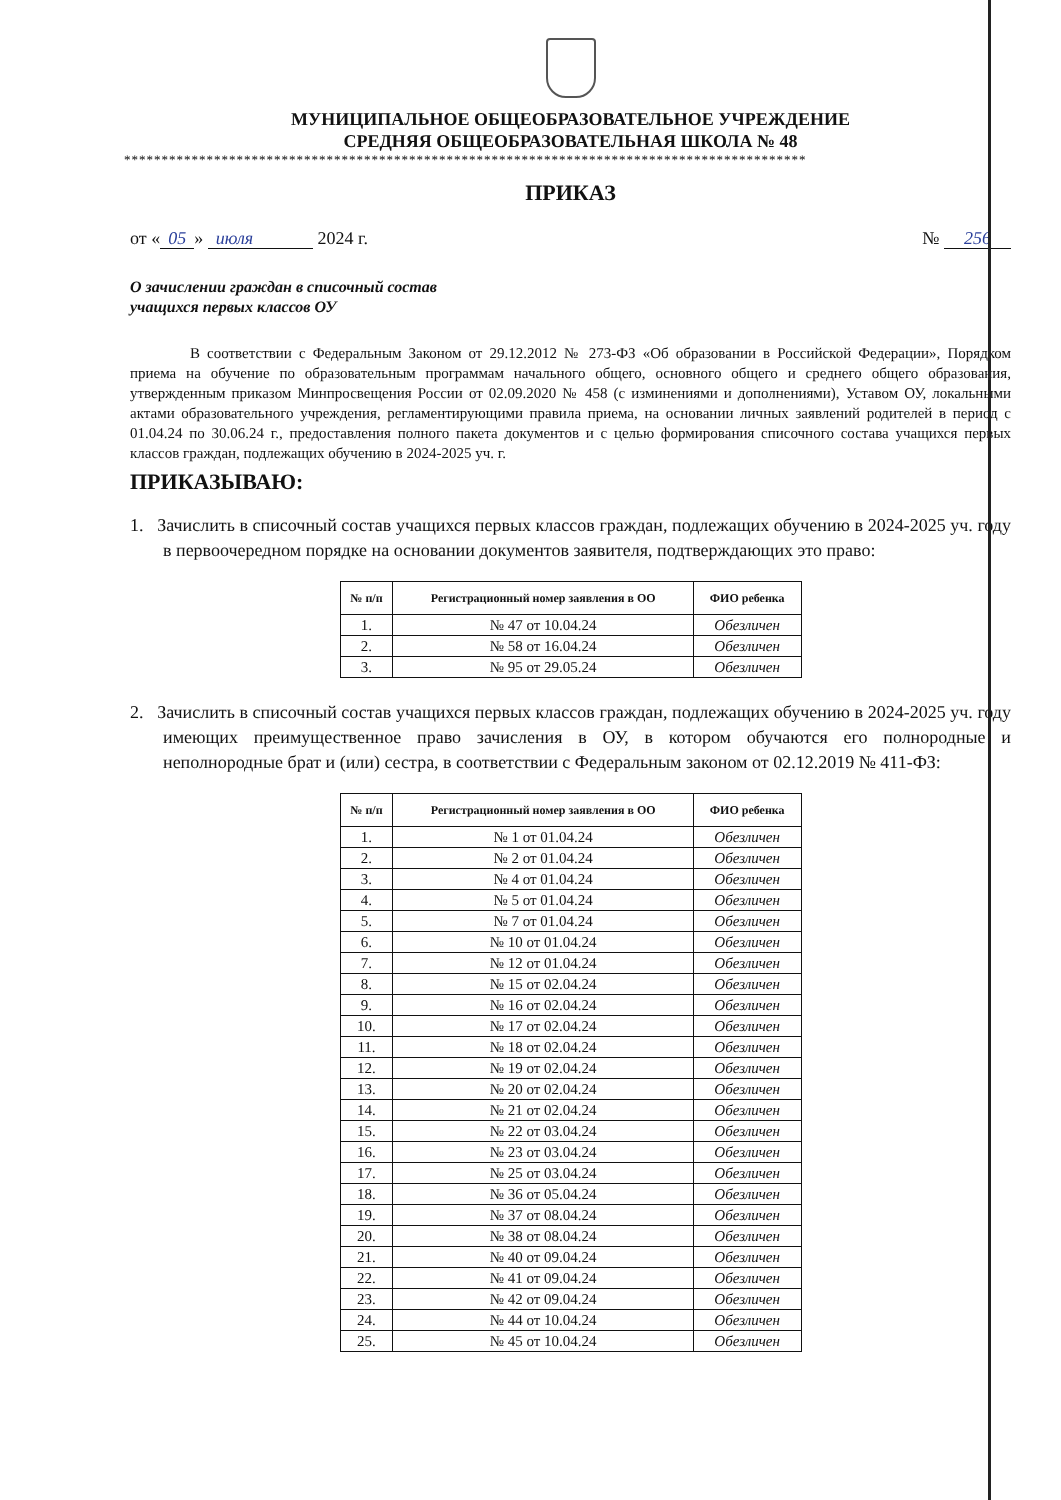МУНИЦИПАЛЬНОЕ ОБЩЕОБРАЗОВАТЕЛЬНОЕ УЧРЕЖДЕНИЕ
СРЕДНЯЯ ОБЩЕОБРАЗОВАТЕЛЬНАЯ ШКОЛА № 48
*******************************************************************************************
ПРИКАЗ
от « 05 » июля 2024 г. № 256
О зачислении граждан в списочный состав
учащихся первых классов ОУ
В соответствии с Федеральным Законом от 29.12.2012 № 273-ФЗ «Об образовании в Российской Федерации», Порядком приема на обучение по образовательным программам начального общего, основного общего и среднего общего образования, утвержденным приказом Минпросвещения России от 02.09.2020 № 458 (с изминениями и дополнениями), Уставом ОУ, локальными актами образовательного учреждения, регламентирующими правила приема, на основании личных заявлений родителей в период с 01.04.24 по 30.06.24 г., предоставления полного пакета документов и с целью формирования списочного состава учащихся первых классов граждан, подлежащих обучению в 2024-2025 уч. г.
ПРИКАЗЫВАЮ:
1. Зачислить в списочный состав учащихся первых классов граждан, подлежащих обучению в 2024-2025 уч. году в первоочередном порядке на основании документов заявителя, подтверждающих это право:
| № п/п | Регистрационный номер заявления в ОО | ФИО ребенка |
| --- | --- | --- |
| 1. | № 47 от 10.04.24 | Обезличен |
| 2. | № 58 от 16.04.24 | Обезличен |
| 3. | № 95 от 29.05.24 | Обезличен |
2. Зачислить в списочный состав учащихся первых классов граждан, подлежащих обучению в 2024-2025 уч. году имеющих преимущественное право зачисления в ОУ, в котором обучаются его полнородные и неполнородные брат и (или) сестра, в соответствии с Федеральным законом от 02.12.2019 № 411-ФЗ:
| № п/п | Регистрационный номер заявления в ОО | ФИО ребенка |
| --- | --- | --- |
| 1. | № 1 от 01.04.24 | Обезличен |
| 2. | № 2 от 01.04.24 | Обезличен |
| 3. | № 4 от 01.04.24 | Обезличен |
| 4. | № 5 от 01.04.24 | Обезличен |
| 5. | № 7 от 01.04.24 | Обезличен |
| 6. | № 10 от 01.04.24 | Обезличен |
| 7. | № 12 от 01.04.24 | Обезличен |
| 8. | № 15 от 02.04.24 | Обезличен |
| 9. | № 16 от 02.04.24 | Обезличен |
| 10. | № 17 от 02.04.24 | Обезличен |
| 11. | № 18 от 02.04.24 | Обезличен |
| 12. | № 19 от 02.04.24 | Обезличен |
| 13. | № 20 от 02.04.24 | Обезличен |
| 14. | № 21 от 02.04.24 | Обезличен |
| 15. | № 22 от 03.04.24 | Обезличен |
| 16. | № 23 от 03.04.24 | Обезличен |
| 17. | № 25 от 03.04.24 | Обезличен |
| 18. | № 36 от 05.04.24 | Обезличен |
| 19. | № 37 от 08.04.24 | Обезличен |
| 20. | № 38 от 08.04.24 | Обезличен |
| 21. | № 40 от 09.04.24 | Обезличен |
| 22. | № 41 от 09.04.24 | Обезличен |
| 23. | № 42 от 09.04.24 | Обезличен |
| 24. | № 44 от 10.04.24 | Обезличен |
| 25. | № 45 от 10.04.24 | Обезличен |